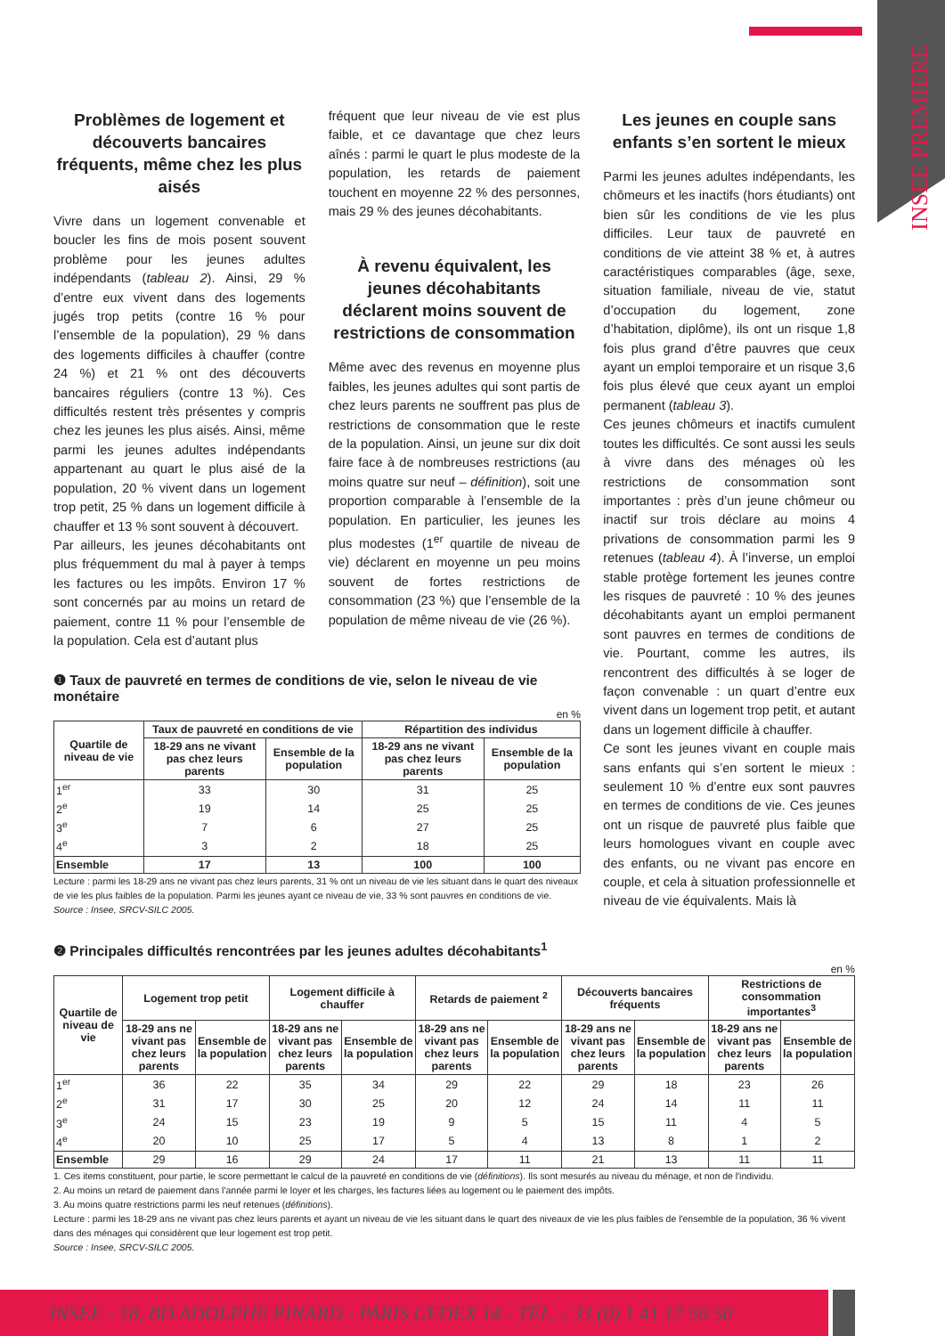INSEE PREMIERE
Problèmes de logement et découverts bancaires fréquents, même chez les plus aisés
Vivre dans un logement convenable et boucler les fins de mois posent souvent problème pour les jeunes adultes indépendants (tableau 2). Ainsi, 29 % d’entre eux vivent dans des logements jugés trop petits (contre 16 % pour l’ensemble de la population), 29 % dans des logements difficiles à chauffer (contre 24 %) et 21 % ont des découverts bancaires réguliers (contre 13 %). Ces difficultés restent très présentes y compris chez les jeunes les plus aisés. Ainsi, même parmi les jeunes adultes indépendants appartenant au quart le plus aisé de la population, 20 % vivent dans un logement trop petit, 25 % dans un logement difficile à chauffer et 13 % sont souvent à découvert.
Par ailleurs, les jeunes décohabitants ont plus fréquemment du mal à payer à temps les factures ou les impôts. Environ 17 % sont concernés par au moins un retard de paiement, contre 11 % pour l’ensemble de la population. Cela est d’autant plus
fréquent que leur niveau de vie est plus faible, et ce davantage que chez leurs aînés : parmi le quart le plus modeste de la population, les retards de paiement touchent en moyenne 22 % des personnes, mais 29 % des jeunes décohabitants.
À revenu équivalent, les jeunes décohabitants déclarent moins souvent de restrictions de consommation
Même avec des revenus en moyenne plus faibles, les jeunes adultes qui sont partis de chez leurs parents ne souffrent pas plus de restrictions de consommation que le reste de la population. Ainsi, un jeune sur dix doit faire face à de nombreuses restrictions (au moins quatre sur neuf – définition), soit une proportion comparable à l’ensemble de la population. En particulier, les jeunes les plus modestes (1<sup>er</sup> quartile de niveau de vie) déclarent en moyenne un peu moins souvent de fortes restrictions de consommation (23 %) que l’ensemble de la population de même niveau de vie (26 %).
Les jeunes en couple sans enfants s’en sortent le mieux
Parmi les jeunes adultes indépendants, les chômeurs et les inactifs (hors étudiants) ont bien sûr les conditions de vie les plus difficiles. Leur taux de pauvreté en conditions de vie atteint 38 % et, à autres caractéristiques comparables (âge, sexe, situation familiale, niveau de vie, statut d’occupation du logement, zone d’habitation, diplôme), ils ont un risque 1,8 fois plus grand d’être pauvres que ceux ayant un emploi temporaire et un risque 3,6 fois plus élevé que ceux ayant un emploi permanent (tableau 3).
Ces jeunes chômeurs et inactifs cumulent toutes les difficultés. Ce sont aussi les seuls à vivre dans des ménages où les restrictions de consommation sont importantes : près d’un jeune chômeur ou inactif sur trois déclare au moins 4 privations de consommation parmi les 9 retenues (tableau 4). À l’inverse, un emploi stable protège fortement les jeunes contre les risques de pauvreté : 10 % des jeunes décohabitants ayant un emploi permanent sont pauvres en termes de conditions de vie. Pourtant, comme les autres, ils rencontrent des difficultés à se loger de façon convenable : un quart d’entre eux vivent dans un logement trop petit, et autant dans un logement difficile à chauffer.
Ce sont les jeunes vivant en couple mais sans enfants qui s’en sortent le mieux : seulement 10 % d’entre eux sont pauvres en termes de conditions de vie. Ces jeunes ont un risque de pauvreté plus faible que leurs homologues vivant en couple avec des enfants, ou ne vivant pas encore en couple, et cela à situation professionnelle et niveau de vie équivalents. Mais là
❶ Taux de pauvreté en termes de conditions de vie, selon le niveau de vie monétaire
en %
| Quartile de niveau de vie | Taux de pauvreté en conditions de vie | | Répartition des individus | |
| --- | --- | --- | --- | --- |
| | 18-29 ans ne vivant pas chez leurs parents | Ensemble de la population | 18-29 ans ne vivant pas chez leurs parents | Ensemble de la population |
| 1<sup>er</sup> | 33 | 30 | 31 | 25 |
| 2<sup>e</sup> | 19 | 14 | 25 | 25 |
| 3<sup>e</sup> | 7 | 6 | 27 | 25 |
| 4<sup>e</sup> | 3 | 2 | 18 | 25 |
| Ensemble | 17 | 13 | 100 | 100 |
Lecture : parmi les 18-29 ans ne vivant pas chez leurs parents, 31 % ont un niveau de vie les situant dans le quart des niveaux de vie les plus faibles de la population. Parmi les jeunes ayant ce niveau de vie, 33 % sont pauvres en conditions de vie.
Source : Insee, SRCV-SILC 2005.
❷ Principales difficultés rencontrées par les jeunes adultes décohabitants<sup>1</sup>
en %
| Quartile de niveau de vie | Logement trop petit | | Logement difficile à chauffer | | Retards de paiement <sup>2</sup> | | Découverts bancaires fréquents | | Restrictions de consommation importantes<sup>3</sup> | |
| --- | --- | --- | --- | --- | --- | --- | --- | --- | --- | --- |
| | 18-29 ans ne vivant pas chez leurs parents | Ensemble de la population | 18-29 ans ne vivant pas chez leurs parents | Ensemble de la population | 18-29 ans ne vivant pas chez leurs parents | Ensemble de la population | 18-29 ans ne vivant pas chez leurs parents | Ensemble de la population | 18-29 ans ne vivant pas chez leurs parents | Ensemble de la population |
| 1<sup>er</sup> | 36 | 22 | 35 | 34 | 29 | 22 | 29 | 18 | 23 | 26 |
| 2<sup>e</sup> | 31 | 17 | 30 | 25 | 20 | 12 | 24 | 14 | 11 | 11 |
| 3<sup>e</sup> | 24 | 15 | 23 | 19 | 9 | 5 | 15 | 11 | 4 | 5 |
| 4<sup>e</sup> | 20 | 10 | 25 | 17 | 5 | 4 | 13 | 8 | 1 | 2 |
| Ensemble | 29 | 16 | 29 | 24 | 17 | 11 | 21 | 13 | 11 | 11 |
1. Ces items constituent, pour partie, le score permettant le calcul de la pauvreté en conditions de vie (définitions). Ils sont mesurés au niveau du ménage, et non de l'individu.
2. Au moins un retard de paiement dans l'année parmi le loyer et les charges, les factures liées au logement ou le paiement des impôts.
3. Au moins quatre restrictions parmi les neuf retenues (définitions).
Lecture : parmi les 18-29 ans ne vivant pas chez leurs parents et ayant un niveau de vie les situant dans le quart des niveaux de vie les plus faibles de l'ensemble de la population, 36 % vivent dans des ménages qui considèrent que leur logement est trop petit.
Source : Insee, SRCV-SILC 2005.
INSEE - 18, BD ADOLPHE PINARD - PARIS CEDEX 14 - TÉL. : 33 (0) 1 41 17 50 50